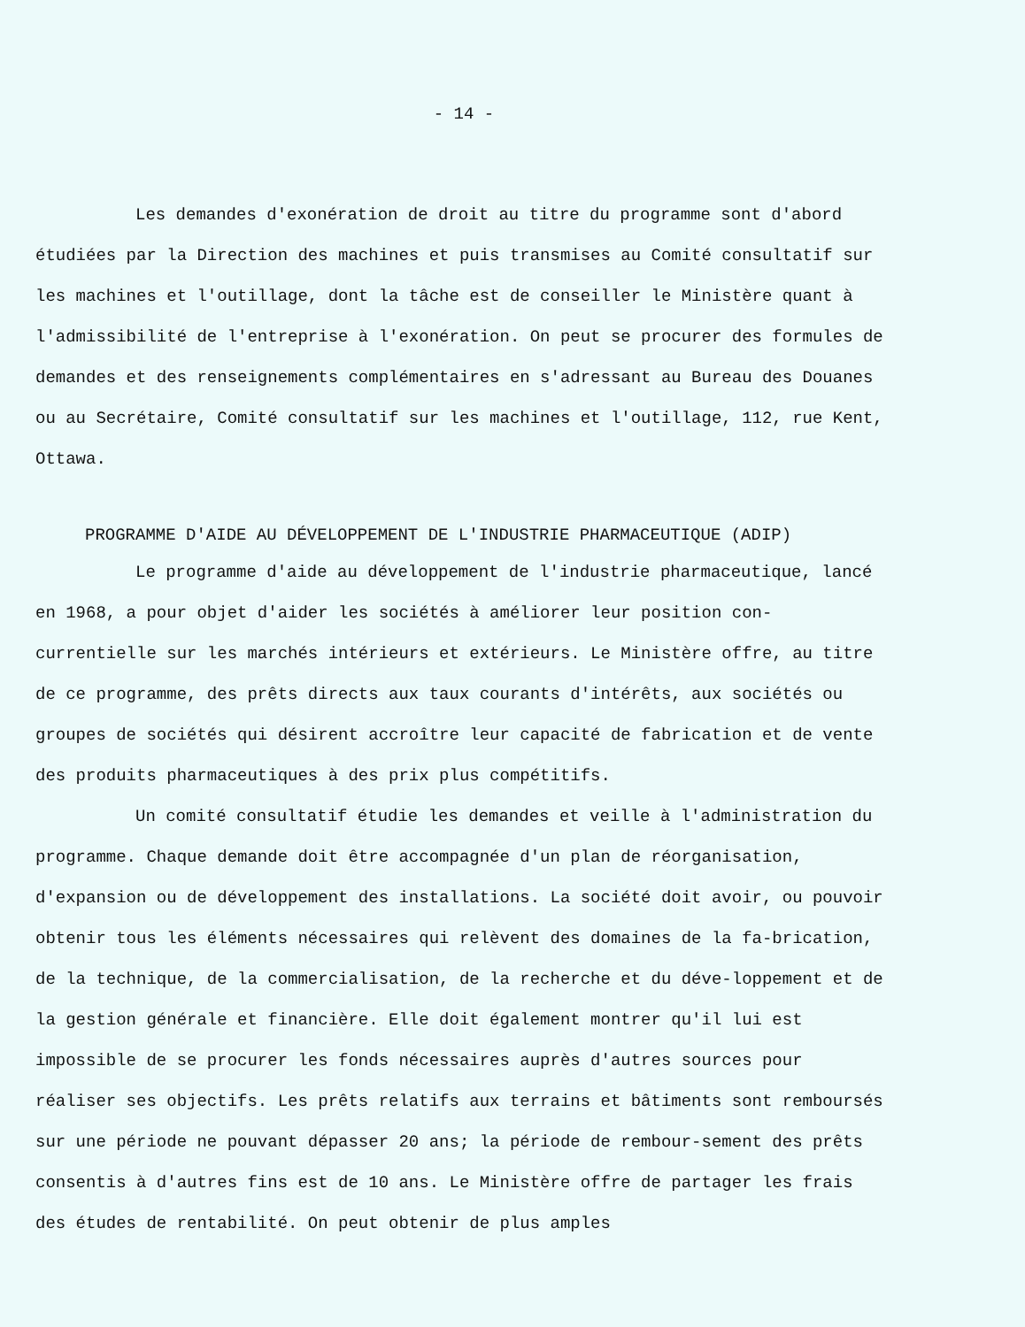- 14 -
Les demandes d'exonération de droit au titre du programme sont d'abord étudiées par la Direction des machines et puis transmises au Comité consultatif sur les machines et l'outillage, dont la tâche est de conseiller le Ministère quant à l'admissibilité de l'entreprise à l'exonération. On peut se procurer des formules de demandes et des renseignements complémentaires en s'adressant au Bureau des Douanes ou au Secrétaire, Comité consultatif sur les machines et l'outillage, 112, rue Kent, Ottawa.
PROGRAMME D'AIDE AU DÉVELOPPEMENT DE L'INDUSTRIE PHARMACEUTIQUE (ADIP)
Le programme d'aide au développement de l'industrie pharmaceutique, lancé en 1968, a pour objet d'aider les sociétés à améliorer leur position con-currentielle sur les marchés intérieurs et extérieurs. Le Ministère offre, au titre de ce programme, des prêts directs aux taux courants d'intérêts, aux sociétés ou groupes de sociétés qui désirent accroître leur capacité de fabrication et de vente des produits pharmaceutiques à des prix plus compétitifs.
Un comité consultatif étudie les demandes et veille à l'administration du programme. Chaque demande doit être accompagnée d'un plan de réorganisation, d'expansion ou de développement des installations. La société doit avoir, ou pouvoir obtenir tous les éléments nécessaires qui relèvent des domaines de la fa-brication, de la technique, de la commercialisation, de la recherche et du déve-loppement et de la gestion générale et financière. Elle doit également montrer qu'il lui est impossible de se procurer les fonds nécessaires auprès d'autres sources pour réaliser ses objectifs. Les prêts relatifs aux terrains et bâtiments sont remboursés sur une période ne pouvant dépasser 20 ans; la période de rembour-sement des prêts consentis à d'autres fins est de 10 ans. Le Ministère offre de partager les frais des études de rentabilité. On peut obtenir de plus amples